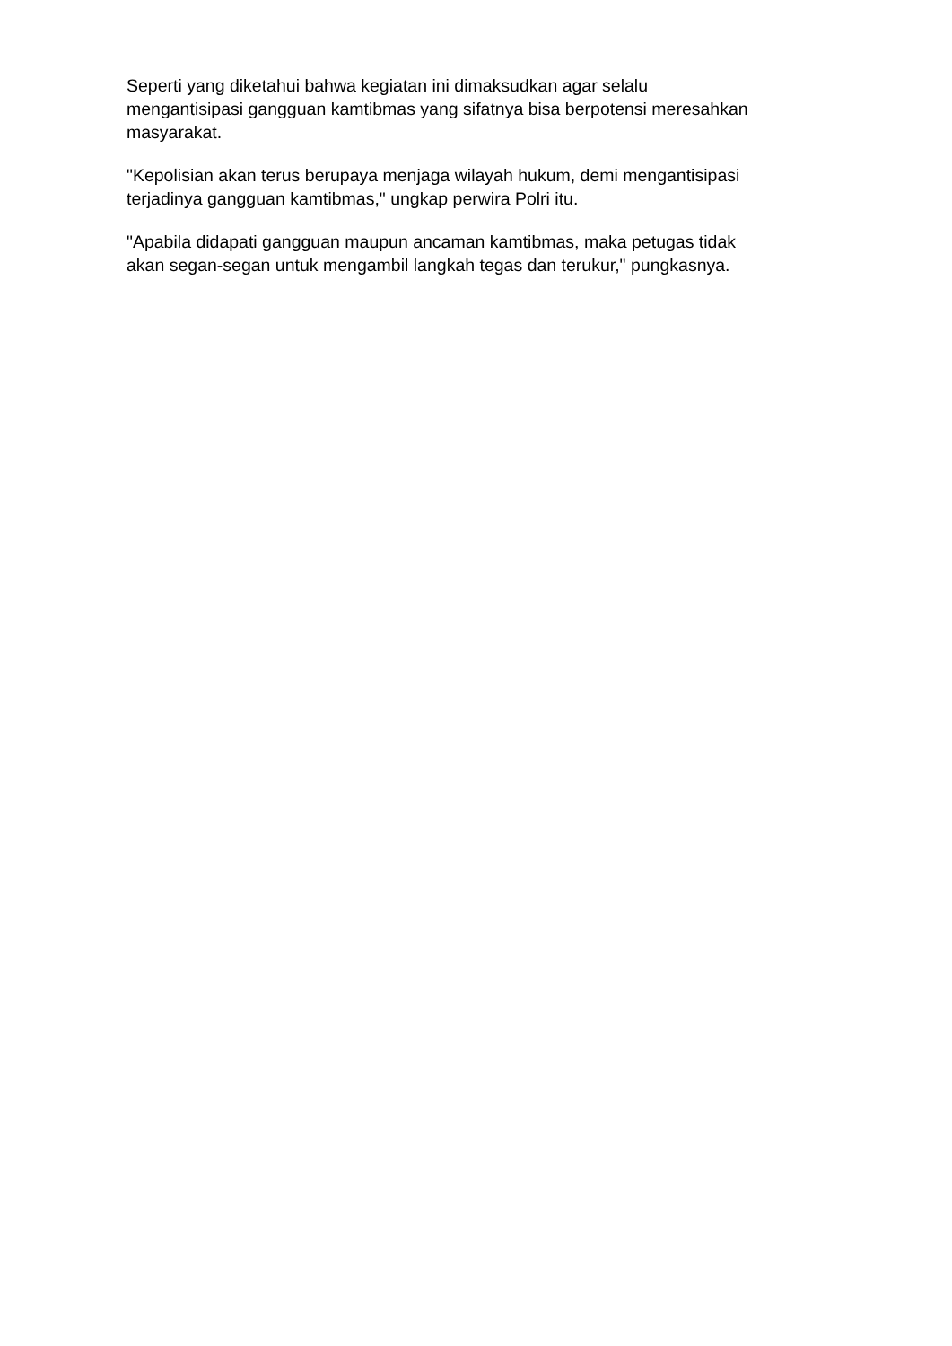Seperti yang diketahui bahwa kegiatan ini dimaksudkan agar selalu
mengantisipasi gangguan kamtibmas yang sifatnya bisa berpotensi meresahkan
masyarakat.
"Kepolisian akan terus berupaya menjaga wilayah hukum, demi mengantisipasi
terjadinya gangguan kamtibmas," ungkap perwira Polri itu.
"Apabila didapati gangguan maupun ancaman kamtibmas, maka petugas tidak
akan segan-segan untuk mengambil langkah tegas dan terukur," pungkasnya.